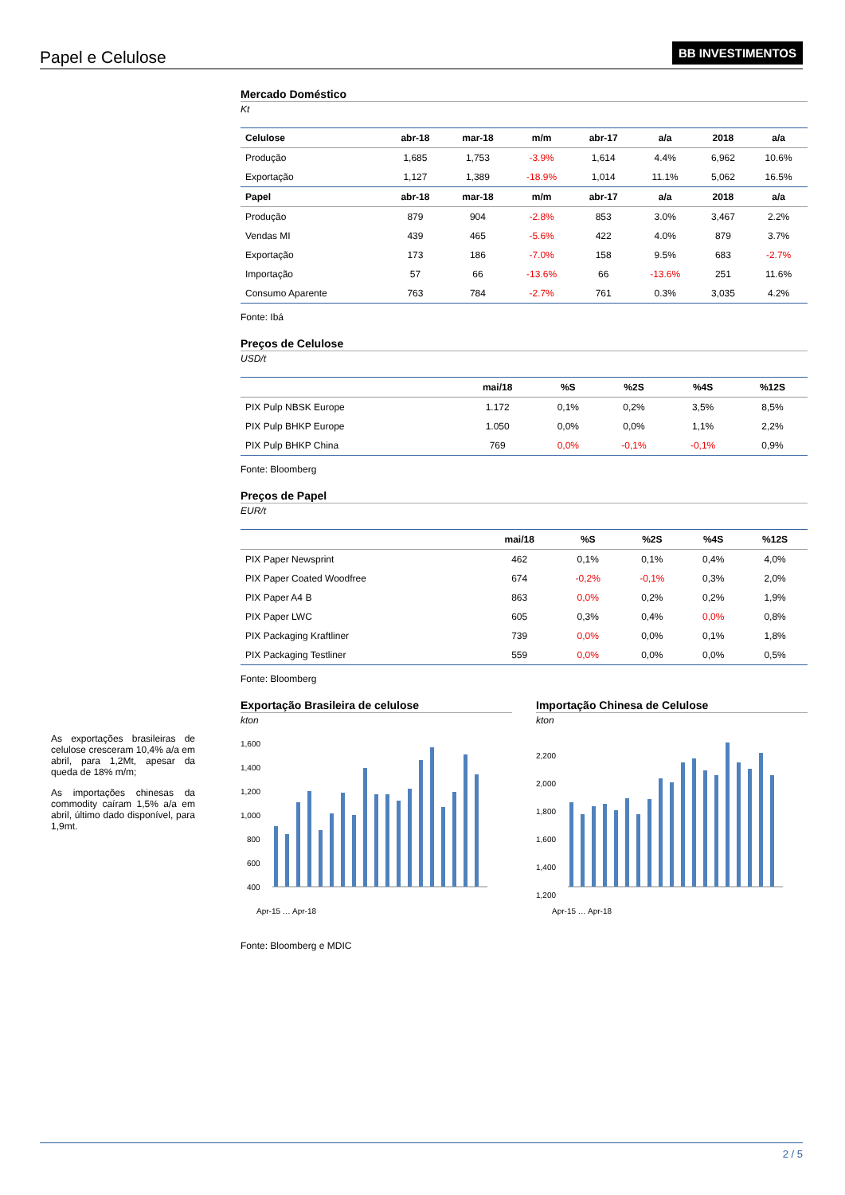Papel e Celulose BB INVESTIMENTOS
As exportações brasileiras de celulose cresceram 10,4% a/a em abril, para 1,2Mt, apesar da queda de 18% m/m;
As importações chinesas da commodity caíram 1,5% a/a em abril, último dado disponível, para 1,9mt.
Mercado Doméstico
Kt
| Celulose | abr-18 | mar-18 | m/m | abr-17 | a/a | 2018 | a/a |
| --- | --- | --- | --- | --- | --- | --- | --- |
| Produção | 1,685 | 1,753 | -3.9% | 1,614 | 4.4% | 6,962 | 10.6% |
| Exportação | 1,127 | 1,389 | -18.9% | 1,014 | 11.1% | 5,062 | 16.5% |
| Papel | abr-18 | mar-18 | m/m | abr-17 | a/a | 2018 | a/a |
| Produção | 879 | 904 | -2.8% | 853 | 3.0% | 3,467 | 2.2% |
| Vendas MI | 439 | 465 | -5.6% | 422 | 4.0% | 879 | 3.7% |
| Exportação | 173 | 186 | -7.0% | 158 | 9.5% | 683 | -2.7% |
| Importação | 57 | 66 | -13.6% | 66 | -13.6% | 251 | 11.6% |
| Consumo Aparente | 763 | 784 | -2.7% | 761 | 0.3% | 3,035 | 4.2% |
Fonte: Ibá
Preços de Celulose
USD/t
| | mai/18 | %S | %2S | %4S | %12S |
| --- | --- | --- | --- | --- | --- |
| PIX Pulp NBSK Europe | 1.172 | 0,1% | 0,2% | 3,5% | 8,5% |
| PIX Pulp BHKP Europe | 1.050 | 0,0% | 0,0% | 1,1% | 2,2% |
| PIX Pulp BHKP China | 769 | 0,0% | -0,1% | -0,1% | 0,9% |
Fonte: Bloomberg
Preços de Papel
EUR/t
| | mai/18 | %S | %2S | %4S | %12S |
| --- | --- | --- | --- | --- | --- |
| PIX Paper Newsprint | 462 | 0,1% | 0,1% | 0,4% | 4,0% |
| PIX Paper Coated Woodfree | 674 | -0,2% | -0,1% | 0,3% | 2,0% |
| PIX Paper A4 B | 863 | 0,0% | 0,2% | 0,2% | 1,9% |
| PIX Paper LWC | 605 | 0,3% | 0,4% | 0,0% | 0,8% |
| PIX Packaging Kraftliner | 739 | 0,0% | 0,0% | 0,1% | 1,8% |
| PIX Packaging Testliner | 559 | 0,0% | 0,0% | 0,0% | 0,5% |
Fonte: Bloomberg
Exportação Brasileira de celulose
kton
1,600
1,400
1,200
1,000
800
600
400
Apr-15 … Apr-18
Importação Chinesa de Celulose
kton
2,200
2,000
1,800
1,600
1,400
1,200
Apr-15 … Apr-18
Fonte: Bloomberg e MDIC
2 / 5